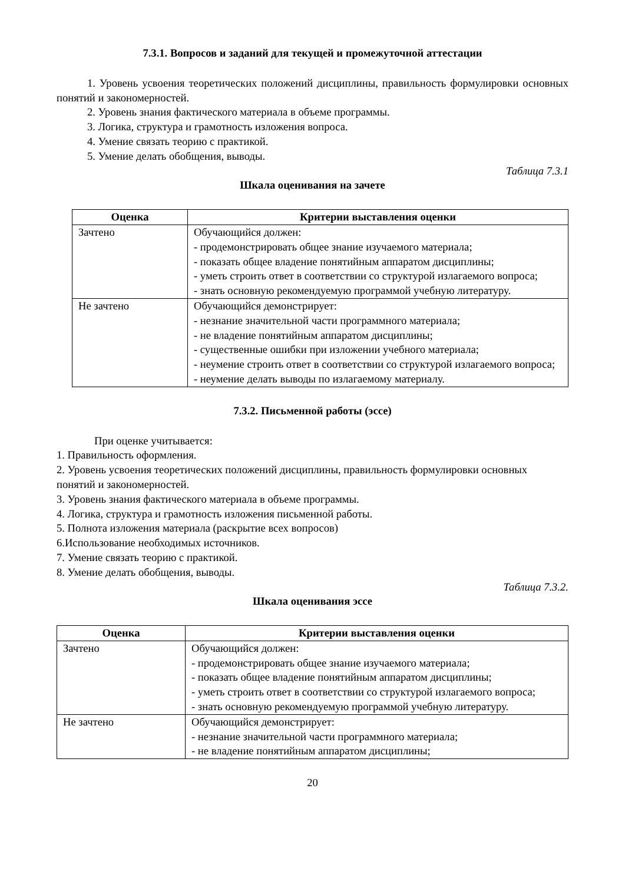7.3.1. Вопросов и заданий для текущей и промежуточной аттестации
1. Уровень усвоения теоретических положений дисциплины, правильность формулировки основных понятий и закономерностей.
2. Уровень знания фактического материала в объеме программы.
3. Логика, структура и грамотность изложения вопроса.
4. Умение связать теорию с практикой.
5. Умение делать обобщения, выводы.
Таблица 7.3.1
Шкала оценивания на зачете
| Оценка | Критерии выставления оценки |
| --- | --- |
| Зачтено | Обучающийся должен: - продемонстрировать общее знание изучаемого материала; - показать общее владение понятийным аппаратом дисциплины; - уметь строить ответ в соответствии со структурой излагаемого вопроса; - знать основную рекомендуемую программой учебную литературу. |
| Не зачтено | Обучающийся демонстрирует: - незнание значительной части программного материала; - не владение понятийным аппаратом дисциплины; - существенные ошибки при изложении учебного материала; - неумение строить ответ в соответствии со структурой излагаемого вопроса; - неумение делать выводы по излагаемому материалу. |
7.3.2. Письменной работы (эссе)
При оценке учитывается:
1. Правильность оформления.
2. Уровень усвоения теоретических положений дисциплины, правильность формулировки основных понятий и закономерностей.
3. Уровень знания фактического материала в объеме программы.
4. Логика, структура и грамотность изложения письменной работы.
5. Полнота изложения материала (раскрытие всех вопросов)
6.Использование необходимых источников.
7. Умение связать теорию с практикой.
8. Умение делать обобщения, выводы.
Таблица 7.3.2.
Шкала оценивания эссе
| Оценка | Критерии выставления оценки |
| --- | --- |
| Зачтено | Обучающийся должен: - продемонстрировать общее знание изучаемого материала; - показать общее владение понятийным аппаратом дисциплины; - уметь строить ответ в соответствии со структурой излагаемого вопроса; - знать основную рекомендуемую программой учебную литературу. |
| Не зачтено | Обучающийся демонстрирует: - незнание значительной части программного материала; - не владение понятийным аппаратом дисциплины; |
20